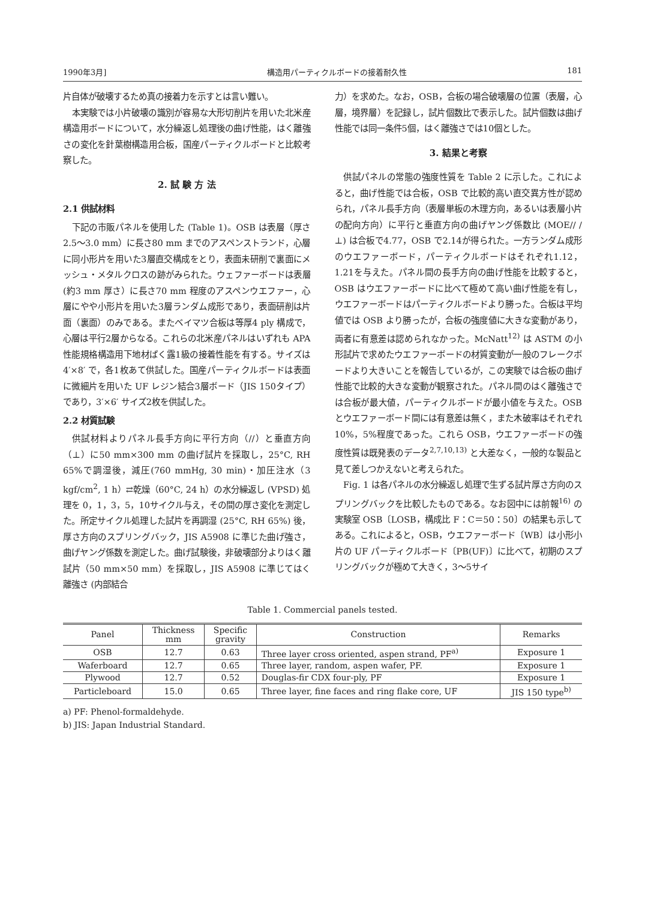1990年3月] 構造用パーティクルボードの接着耐久性 181
片自体が破壊するため真の接着力を示すとは言い難い。
本実験では小片破壊の識別が容易な大形切削片を用いた北米産構造用ボードについて，水分繰返し処理後の曲げ性能，はく離強さの変化を針葉樹構造用合板，国産パーティクルボードと比較考察した。
2. 試 験 方 法
2.1 供試材料
下記の市販パネルを使用した (Table 1)。OSB は表層（厚さ2.5〜3.0 mm）に長さ80 mm までのアスペンストランド，心層に同小形片を用いた3層直交構成をとり，表面未研削で裏面にメッシュ・メタルクロスの跡がみられた。ウェファーボードは表層(約3 mm 厚さ）に長さ70 mm 程度のアスペンウエファー，心層にやや小形片を用いた3層ランダム成形であり，表面研削は片面（裏面）のみである。またベイマツ合板は等厚4 ply 構成で，心層は平行2層からなる。これらの北米産パネルはいずれも APA 性能規格構造用下地材ばく露1級の接着性能を有する。サイズは 4′×8′ で，各1枚あて供試した。国産パーティクルボードは表面に微細片を用いた UF レジン結合3層ボード（JIS 150タイプ）であり，3′×6′ サイズ2枚を供試した。
2.2 材質試験
供試材料よりパネル長手方向に平行方向（//）と垂直方向（⊥）に50 mm×300 mm の曲げ試片を採取し，25°C, RH 65%で調湿後，減圧(760 mmHg, 30 min)・加圧注水（3 kgf/cm<sup>2</sup>, 1 h）⇄乾燥（60°C, 24 h）の水分繰返し (VPSD) 処理を 0，1，3，5，10サイクル与え，その間の厚さ変化を測定した。所定サイクル処理した試片を再調湿 (25°C, RH 65%) 後，厚さ方向のスプリングバック，JIS A5908 に準じた曲げ強さ，曲げヤング係数を測定した。曲げ試験後，非破壊部分よりはく離試片（50 mm×50 mm）を採取し，JIS A5908 に準じてはく離強さ (内部結合
力）を求めた。なお，OSB，合板の場合破壊層の位置（表層，心層，境界層）を記録し，試片個数比で表示した。試片個数は曲げ性能では同一条件5個，はく離強さでは10個とした。
3. 結果と考察
供試パネルの常態の強度性質を Table 2 に示した。これによると，曲げ性能では合板，OSB で比較的高い直交異方性が認められ，パネル長手方向（表層単板の木理方向，あるいは表層小片の配向方向）に平行と垂直方向の曲げヤング係数比 (MOE// / ⊥) は合板で4.77，OSB で2.14が得られた。一方ランダム成形のウエファーボード，パーティクルボードはそれぞれ1.12，1.21を与えた。パネル間の長手方向の曲げ性能を比較すると，OSB はウエファーボードに比べて極めて高い曲げ性能を有し，ウエファーボードはパーティクルボードより勝った。合板は平均値では OSB より勝ったが，合板の強度値に大きな変動があり，両者に有意差は認められなかった。McNatt<sup>12)</sup> は ASTM の小形試片で求めたウエファーボードの材質変動が一般のフレークボードより大きいことを報告しているが，この実験では合板の曲げ性能で比較的大きな変動が観察された。パネル間のはく離強さでは合板が最大値，パーティクルボードが最小値を与えた。OSB とウエファーボード間には有意差は無く，また木破率はそれぞれ10%，5%程度であった。これら OSB，ウエファーボードの強度性質は既発表のデータ<sup>2,7,10,13)</sup> と大差なく，一般的な製品と見て差しつかえないと考えられた。
Fig. 1 は各パネルの水分繰返し処理で生ずる試片厚さ方向のスプリングバックを比較したものである。なお図中には前報<sup>16)</sup> の実験室 OSB〔LOSB，構成比 F：C＝50：50〕の結果も示してある。これによると，OSB，ウエファーボード〔WB〕は小形小片の UF パーティクルボード〔PB(UF)〕に比べて，初期のスプリングバックが極めて大きく，3〜5サイ
Table 1. Commercial panels tested.
| Panel | Thickness mm | Specific gravity | Construction | Remarks |
| --- | --- | --- | --- | --- |
| OSB | 12.7 | 0.63 | Three layer cross oriented, aspen strand, PF<sup>a)</sup> | Exposure 1 |
| Waferboard | 12.7 | 0.65 | Three layer, random, aspen wafer, PF. | Exposure 1 |
| Plywood | 12.7 | 0.52 | Douglas-fir CDX four-ply, PF | Exposure 1 |
| Particleboard | 15.0 | 0.65 | Three layer, fine faces and ring flake core, UF | JIS 150 type<sup>b)</sup> |
a) PF: Phenol-formaldehyde.
b) JIS: Japan Industrial Standard.